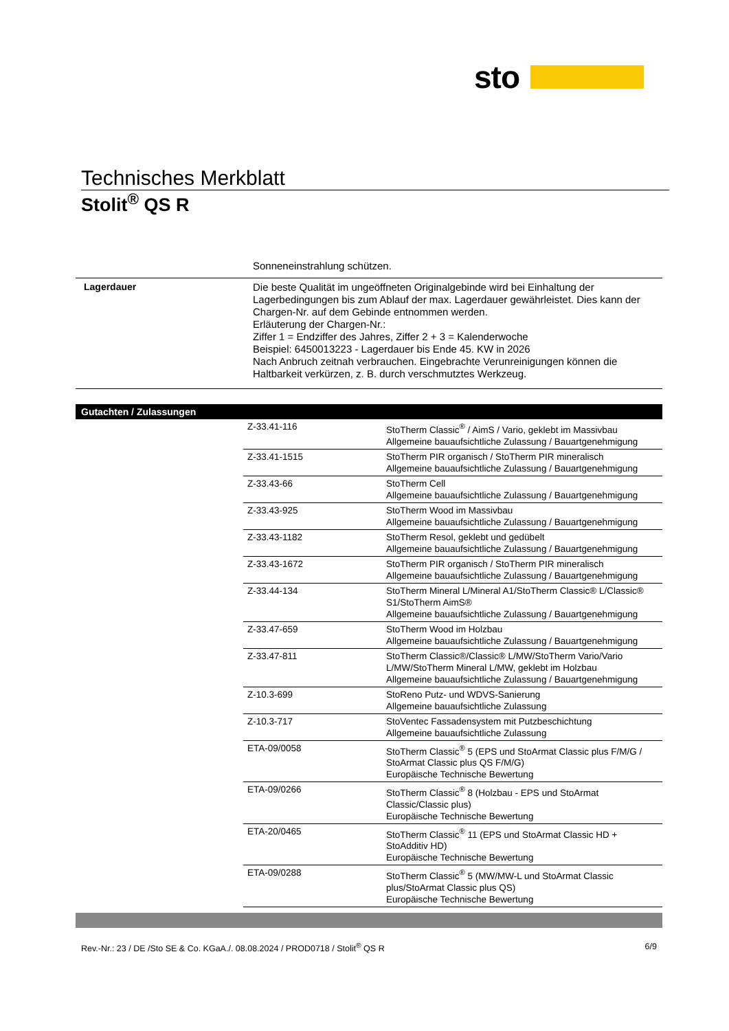sto
Technisches Merkblatt
Stolit<sup>®</sup> QS R
Sonneneinstrahlung schützen.
Lagerdauer
Die beste Qualität im ungeöffneten Originalgebinde wird bei Einhaltung der Lagerbedingungen bis zum Ablauf der max. Lagerdauer gewährleistet. Dies kann der Chargen-Nr. auf dem Gebinde entnommen werden.
Erläuterung der Chargen-Nr.:
Ziffer 1 = Endziffer des Jahres, Ziffer 2 + 3 = Kalenderwoche
Beispiel: 6450013223 - Lagerdauer bis Ende 45. KW in 2026
Nach Anbruch zeitnah verbrauchen. Eingebrachte Verunreinigungen können die Haltbarkeit verkürzen, z. B. durch verschmutztes Werkzeug.
Gutachten / Zulassungen
| Z-33.41-116 | StoTherm Classic<sup>®</sup> / AimS / Vario, geklebt im Massivbau Allgemeine bauaufsichtliche Zulassung / Bauartgenehmigung |
| Z-33.41-1515 | StoTherm PIR organisch / StoTherm PIR mineralisch Allgemeine bauaufsichtliche Zulassung / Bauartgenehmigung |
| Z-33.43-66 | StoTherm Cell Allgemeine bauaufsichtliche Zulassung / Bauartgenehmigung |
| Z-33.43-925 | StoTherm Wood im Massivbau Allgemeine bauaufsichtliche Zulassung / Bauartgenehmigung |
| Z-33.43-1182 | StoTherm Resol, geklebt und gedübelt Allgemeine bauaufsichtliche Zulassung / Bauartgenehmigung |
| Z-33.43-1672 | StoTherm PIR organisch / StoTherm PIR mineralisch Allgemeine bauaufsichtliche Zulassung / Bauartgenehmigung |
| Z-33.44-134 | StoTherm Mineral L/Mineral A1/StoTherm Classic® L/Classic® S1/StoTherm AimS® Allgemeine bauaufsichtliche Zulassung / Bauartgenehmigung |
| Z-33.47-659 | StoTherm Wood im Holzbau Allgemeine bauaufsichtliche Zulassung / Bauartgenehmigung |
| Z-33.47-811 | StoTherm Classic®/Classic® L/MW/StoTherm Vario/Vario L/MW/StoTherm Mineral L/MW, geklebt im Holzbau Allgemeine bauaufsichtliche Zulassung / Bauartgenehmigung |
| Z-10.3-699 | StoReno Putz- und WDVS-Sanierung Allgemeine bauaufsichtliche Zulassung |
| Z-10.3-717 | StoVentec Fassadensystem mit Putzbeschichtung Allgemeine bauaufsichtliche Zulassung |
| ETA-09/0058 | StoTherm Classic<sup>®</sup> 5 (EPS und StoArmat Classic plus F/M/G / StoArmat Classic plus QS F/M/G) Europäische Technische Bewertung |
| ETA-09/0266 | StoTherm Classic<sup>®</sup> 8 (Holzbau - EPS und StoArmat Classic/Classic plus) Europäische Technische Bewertung |
| ETA-20/0465 | StoTherm Classic<sup>®</sup> 11 (EPS und StoArmat Classic HD + StoAdditiv HD) Europäische Technische Bewertung |
| ETA-09/0288 | StoTherm Classic<sup>®</sup> 5 (MW/MW-L und StoArmat Classic plus/StoArmat Classic plus QS) Europäische Technische Bewertung |
Rev.-Nr.: 23 / DE /Sto SE & Co. KGaA./. 08.08.2024 / PROD0718 / Stolit<sup>®</sup> QS R 6/9